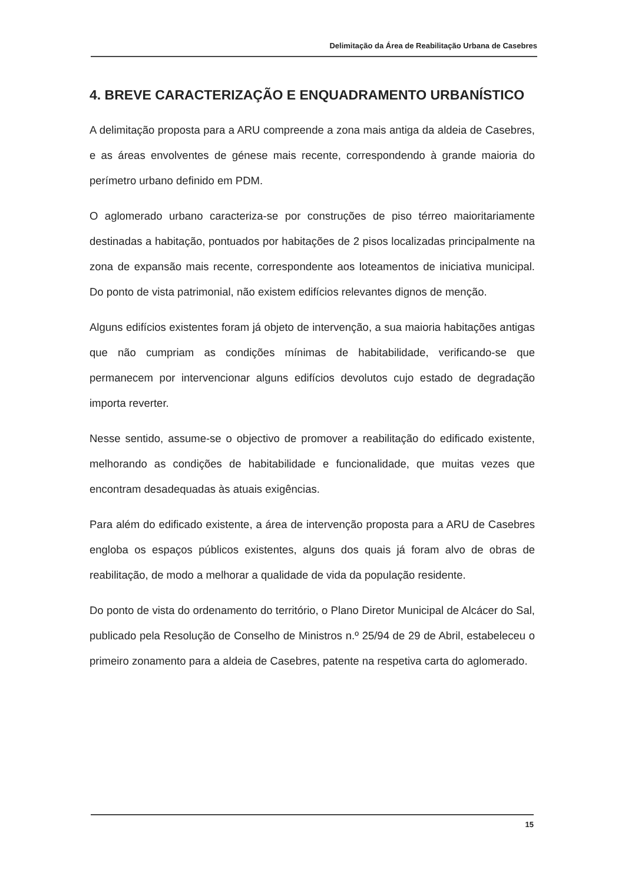Delimitação da Área de Reabilitação Urbana de Casebres
4. BREVE CARACTERIZAÇÃO E ENQUADRAMENTO URBANÍSTICO
A delimitação proposta para a ARU compreende a zona mais antiga da aldeia de Casebres, e as áreas envolventes de génese mais recente, correspondendo à grande maioria do perímetro urbano definido em PDM.
O aglomerado urbano caracteriza-se por construções de piso térreo maioritariamente destinadas a habitação, pontuados por habitações de 2 pisos localizadas principalmente na zona de expansão mais recente, correspondente aos loteamentos de iniciativa municipal. Do ponto de vista patrimonial, não existem edifícios relevantes dignos de menção.
Alguns edifícios existentes foram já objeto de intervenção, a sua maioria habitações antigas que não cumpriam as condições mínimas de habitabilidade, verificando-se que permanecem por intervencionar alguns edifícios devolutos cujo estado de degradação importa reverter.
Nesse sentido, assume-se o objectivo de promover a reabilitação do edificado existente, melhorando as condições de habitabilidade e funcionalidade, que muitas vezes que encontram desadequadas às atuais exigências.
Para além do edificado existente, a área de intervenção proposta para a ARU de Casebres engloba os espaços públicos existentes, alguns dos quais já foram alvo de obras de reabilitação, de modo a melhorar a qualidade de vida da população residente.
Do ponto de vista do ordenamento do território, o Plano Diretor Municipal de Alcácer do Sal, publicado pela Resolução de Conselho de Ministros n.º 25/94 de 29 de Abril, estabeleceu o primeiro zonamento para a aldeia de Casebres, patente na respetiva carta do aglomerado.
15